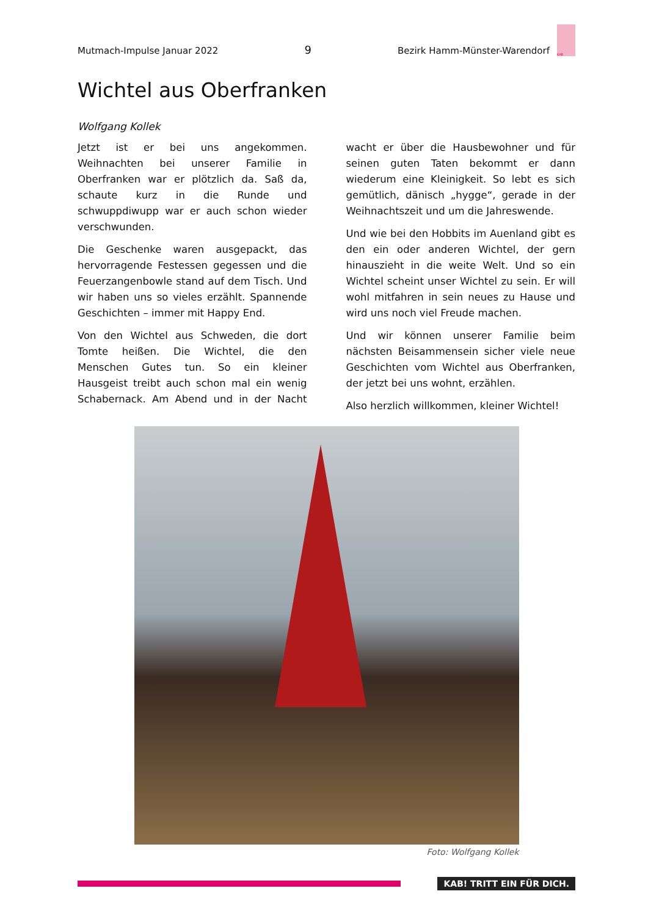Mutmach-Impulse Januar 2022 9 Bezirk Hamm-Münster-Warendorf KAB
Wichtel aus Oberfranken
Wolfgang Kollek
Jetzt ist er bei uns angekommen. Weihnachten bei unserer Familie in Oberfranken war er plötzlich da. Saß da, schaute kurz in die Runde und schwuppdiwupp war er auch schon wieder verschwunden.
Die Geschenke waren ausgepackt, das hervorragende Festessen gegessen und die Feuerzangenbowle stand auf dem Tisch. Und wir haben uns so vieles erzählt. Spannende Geschichten – immer mit Happy End.
Von den Wichtel aus Schweden, die dort Tomte heißen. Die Wichtel, die den Menschen Gutes tun. So ein kleiner Hausgeist treibt auch schon mal ein wenig Schabernack. Am Abend und in der Nacht wacht er über die Hausbewohner und für seinen guten Taten bekommt er dann wiederum eine Kleinigkeit. So lebt es sich ge­mütlich, dänisch „hygge“, gerade in der Weih­nachtszeit und um die Jahreswende.
Und wie bei den Hobbits im Auenland gibt es den ein oder anderen Wichtel, der gern hinaus­zieht in die weite Welt. Und so ein Wichtel scheint unser Wichtel zu sein. Er will wohl mit­fahren in sein neues zu Hause und wird uns noch viel Freude machen.
Und wir können unserer Familie beim nächsten Beisammensein sicher viele neue Geschichten vom Wichtel aus Oberfranken, der jetzt bei uns wohnt, erzählen.
Also herzlich willkommen, kleiner Wichtel!
Foto: Wolfgang Kollek
KAB! TRITT EIN FÜR DICH.